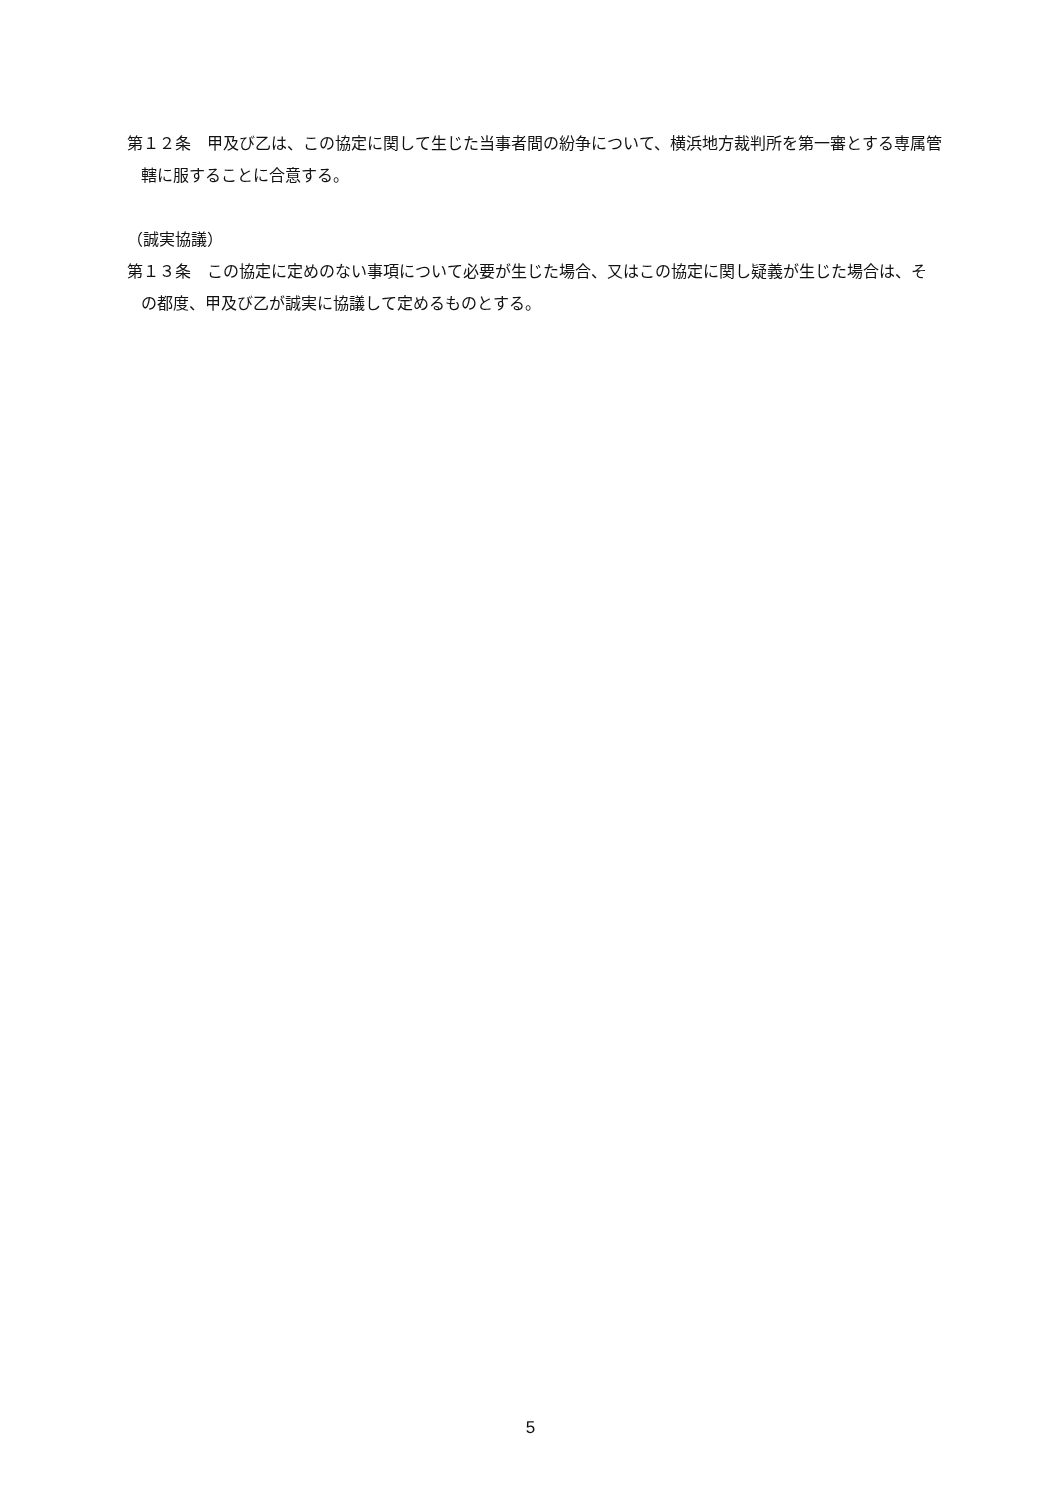第１２条　甲及び乙は、この協定に関して生じた当事者間の紛争について、横浜地方裁判所を第一審とする専属管轄に服することに合意する。
（誠実協議）
第１３条　この協定に定めのない事項について必要が生じた場合、又はこの協定に関し疑義が生じた場合は、その都度、甲及び乙が誠実に協議して定めるものとする。
5